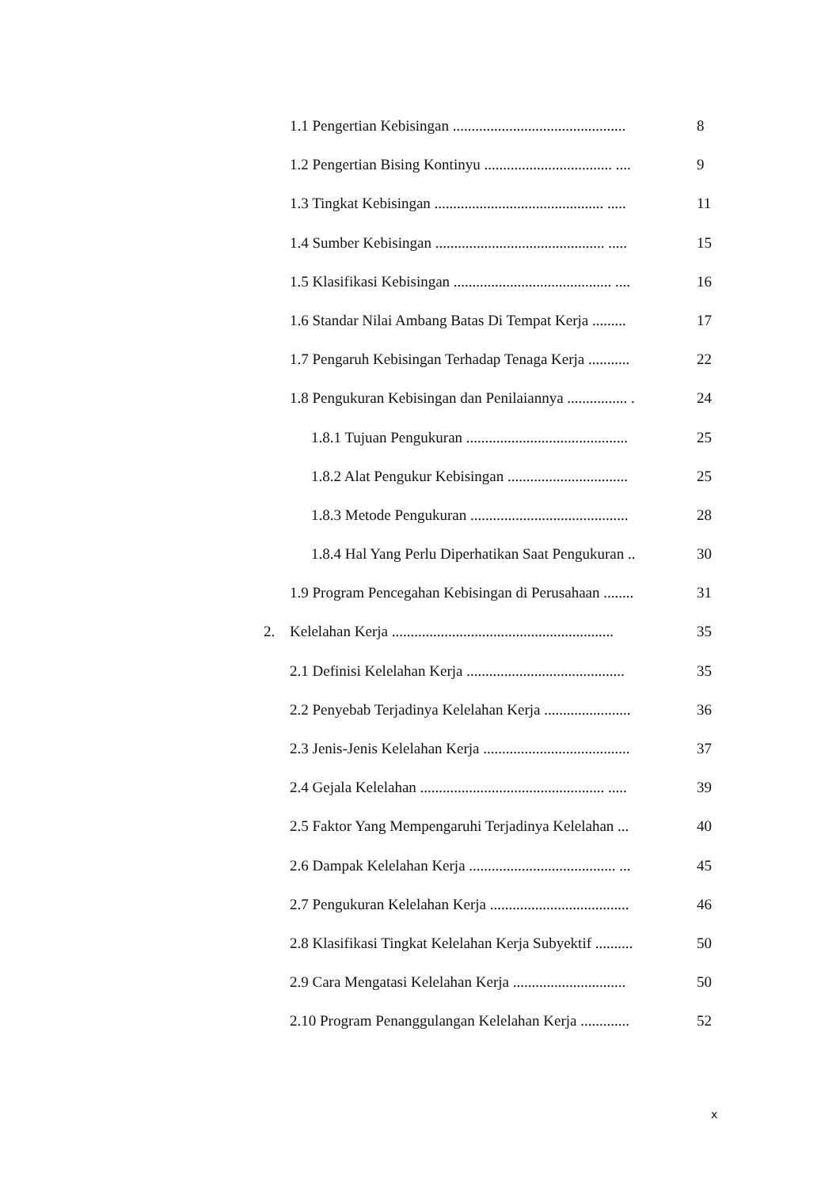1.1 Pengertian Kebisingan .............................................. 8
1.2 Pengertian Bising Kontinyu .................................. .... 9
1.3 Tingkat Kebisingan ............................................. ..... 11
1.4 Sumber Kebisingan ............................................. ..... 15
1.5 Klasifikasi Kebisingan .......................................... .... 16
1.6 Standar Nilai Ambang Batas Di Tempat Kerja ......... 17
1.7 Pengaruh Kebisingan Terhadap Tenaga Kerja ........... 22
1.8 Pengukuran Kebisingan dan Penilaiannya ................ . 24
1.8.1 Tujuan Pengukuran ........................................... 25
1.8.2 Alat Pengukur Kebisingan ................................ 25
1.8.3 Metode Pengukuran .......................................... 28
1.8.4 Hal Yang Perlu Diperhatikan Saat Pengukuran .. 30
1.9 Program Pencegahan Kebisingan di Perusahaan ........ 31
2. Kelelahan Kerja ........................................................... 35
2.1 Definisi Kelelahan Kerja .......................................... 35
2.2 Penyebab Terjadinya Kelelahan Kerja ....................... 36
2.3 Jenis-Jenis Kelelahan Kerja ....................................... 37
2.4 Gejala Kelelahan ................................................. ..... 39
2.5 Faktor Yang Mempengaruhi Terjadinya Kelelahan ... 40
2.6 Dampak Kelelahan Kerja ....................................... ... 45
2.7 Pengukuran Kelelahan Kerja ..................................... 46
2.8 Klasifikasi Tingkat Kelelahan Kerja Subyektif .......... 50
2.9 Cara Mengatasi Kelelahan Kerja .............................. 50
2.10 Program Penanggulangan Kelelahan Kerja ............. 52
x